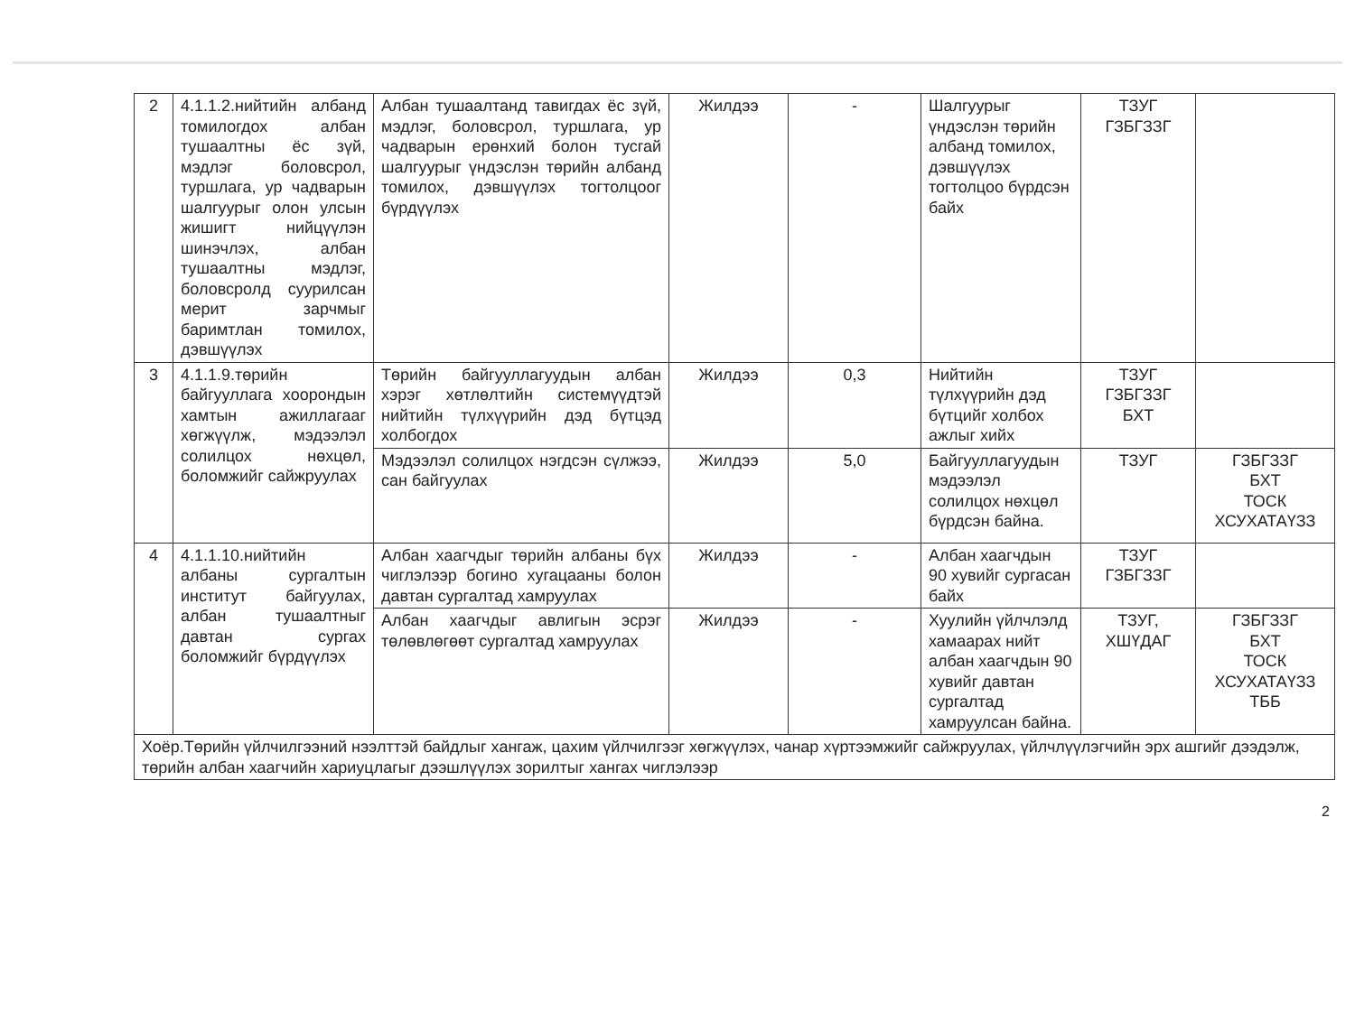| 2 | 4.1.1.2.нийтийн албанд томилогдох албан тушаалтны ёс зүй, мэдлэг боловсрол, туршлага, ур чадварын шалгуурыг олон улсын жишигт нийцүүлэн шинэчлэх, албан тушаалтны мэдлэг, боловсролд суурилсан мерит зарчмыг баримтлан томилох, дэвшүүлэх | Албан тушаалтанд тавигдах ёс зүй, мэдлэг, боловсрол, туршлага, ур чадварын ерөнхий болон тусгай шалгуурыг үндэслэн төрийн албанд томилох, дэвшүүлэх тогтолцоог бүрдүүлэх | Жилдээ | - | Шалгуурыг үндэслэн төрийн албанд томилох, дэвшүүлэх тогтолцоо бүрдсэн байх | ТЗУГ ГЗБГЗЗГ | |
| 3 | 4.1.1.9.төрийн байгууллага хоорондын хамтын ажиллагааг хөгжүүлж, мэдээлэл солилцох нөхцөл, боломжийг сайжруулах | Төрийн байгууллагуудын албан хэрэг хөтлөлтийн системүүдтэй нийтийн түлхүүрийн дэд бүтцэд холбогдох | Жилдээ | 0,3 | Нийтийн түлхүүрийн дэд бүтцийг холбох ажлыг хийх | ТЗУГ ГЗБГЗЗГ БХТ | |
| | | Мэдээлэл солилцох нэгдсэн сүлжээ, сан байгуулах | Жилдээ | 5,0 | Байгууллагуудын мэдээлэл солилцох нөхцөл бүрдсэн байна. | ТЗУГ | ГЗБГЗЗГ БХТ ТОСК ХСУХАТАҮЗЗ |
| 4 | 4.1.1.10.нийтийн албаны сургалтын институт байгуулах, албан тушаалтныг давтан сургах боломжийг бүрдүүлэх | Албан хаагчдыг төрийн албаны бүх чиглэлээр богино хугацааны болон давтан сургалтад хамруулах | Жилдээ | - | Албан хаагчдын 90 хувийг сургасан байх | ТЗУГ ГЗБГЗЗГ | |
| | | Албан хаагчдыг авлигын эсрэг төлөвлөгөөт сургалтад хамруулах | Жилдээ | - | Хуулийн үйлчлэлд хамаарах нийт албан хаагчдын 90 хувийг давтан сургалтад хамруулсан байна. | ТЗУГ, ХШҮДАГ | ГЗБГЗЗГ БХТ ТОСК ХСУХАТАҮЗЗ ТББ |
| Хоёр.Төрийн үйлчилгээний нээлттэй байдлыг хангаж, цахим үйлчилгээг хөгжүүлэх, чанар хүртээмжийг сайжруулах, үйлчлүүлэгчийн эрх ашгийг дээдэлж, төрийн албан хаагчийн хариуцлагыг дээшлүүлэх зорилтыг хангах чиглэлээр | | | | | | | |
2